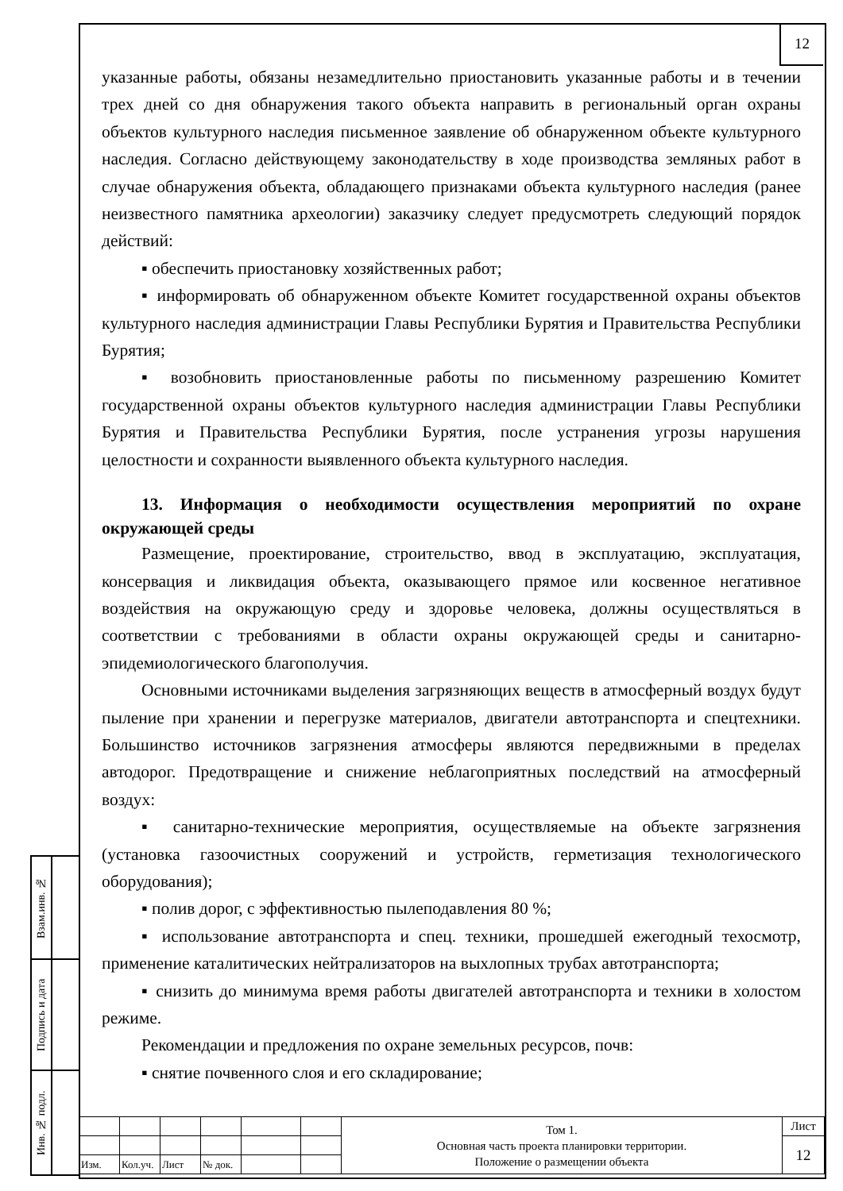12
указанные работы, обязаны незамедлительно приостановить указанные работы и в течении трех дней со дня обнаружения такого объекта направить в региональный орган охраны объектов культурного наследия письменное заявление об обнаруженном объекте культурного наследия. Согласно действующему законодательству в ходе производства земляных работ в случае обнаружения объекта, обладающего признаками объекта культурного наследия (ранее неизвестного памятника археологии) заказчику следует предусмотреть следующий порядок действий:
▪ обеспечить приостановку хозяйственных работ;
▪ информировать об обнаруженном объекте Комитет государственной охраны объектов культурного наследия администрации Главы Республики Бурятия и Правительства Республики Бурятия;
▪ возобновить приостановленные работы по письменному разрешению Комитет государственной охраны объектов культурного наследия администрации Главы Республики Бурятия и Правительства Республики Бурятия, после устранения угрозы нарушения целостности и сохранности выявленного объекта культурного наследия.
13. Информация о необходимости осуществления мероприятий по охране окружающей среды
Размещение, проектирование, строительство, ввод в эксплуатацию, эксплуатация, консервация и ликвидация объекта, оказывающего прямое или косвенное негативное воздействия на окружающую среду и здоровье человека, должны осуществляться в соответствии с требованиями в области охраны окружающей среды и санитарно-эпидемиологического благополучия.
Основными источниками выделения загрязняющих веществ в атмосферный воздух будут пыление при хранении и перегрузке материалов, двигатели автотранспорта и спецтехники. Большинство источников загрязнения атмосферы являются передвижными в пределах автодорог. Предотвращение и снижение неблагоприятных последствий на атмосферный воздух:
▪ санитарно-технические мероприятия, осуществляемые на объекте загрязнения (установка газоочистных сооружений и устройств, герметизация технологического оборудования);
▪ полив дорог, с эффективностью пылеподавления 80 %;
▪ использование автотранспорта и спец. техники, прошедшей ежегодный техосмотр, применение каталитических нейтрализаторов на выхлопных трубах автотранспорта;
▪ снизить до минимума время работы двигателей автотранспорта и техники в холостом режиме.
Рекомендации и предложения по охране земельных ресурсов, почв:
▪ снятие почвенного слоя и его складирование;
| Взам.инв. № | |
| Подпись и дата | |
| Инв. № подл. | |
| | | | | | | Том 1. Основная часть проекта планировки территории. Положение о размещении объекта | Лист |
| | | | | | | | 12 |
| Изм. | Кол.уч. | Лист | № док. | | | | |